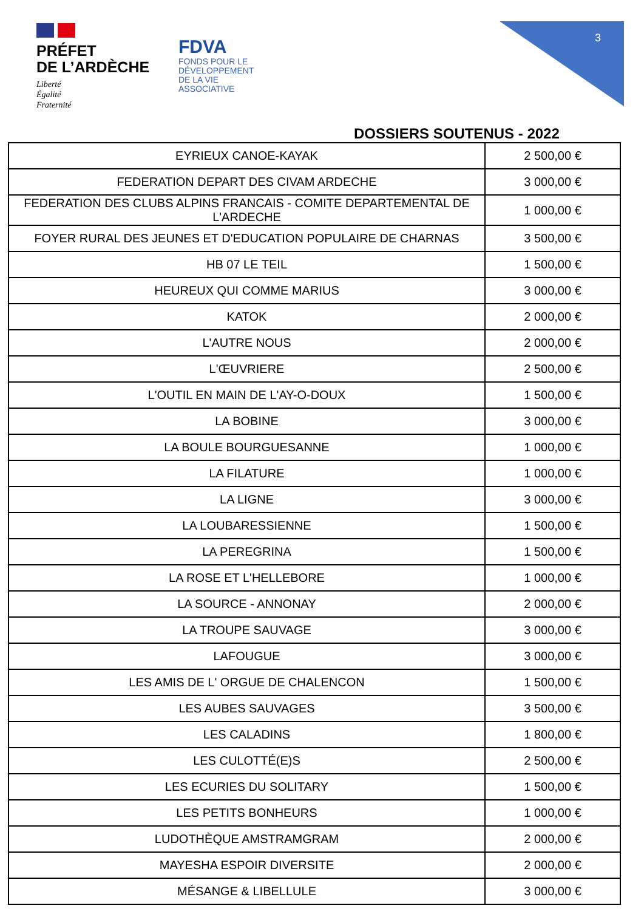PRÉFET
DE L’ARDÈCHE
Liberté
Égalité
Fraternité
FDVA
FONDS POUR LE
DÉVELOPPEMENT
DE LA VIE
ASSOCIATIVE
3
DOSSIERS SOUTENUS - 2022
| EYRIEUX CANOE-KAYAK | 2 500,00 € |
| FEDERATION DEPART DES CIVAM ARDECHE | 3 000,00 € |
| FEDERATION DES CLUBS ALPINS FRANCAIS - COMITE DEPARTEMENTAL DE L'ARDECHE | 1 000,00 € |
| FOYER RURAL DES JEUNES ET D'EDUCATION POPULAIRE DE CHARNAS | 3 500,00 € |
| HB 07 LE TEIL | 1 500,00 € |
| HEUREUX QUI COMME MARIUS | 3 000,00 € |
| KATOK | 2 000,00 € |
| L'AUTRE NOUS | 2 000,00 € |
| L'ŒUVRIERE | 2 500,00 € |
| L'OUTIL EN MAIN DE L'AY-O-DOUX | 1 500,00 € |
| LA BOBINE | 3 000,00 € |
| LA BOULE BOURGUESANNE | 1 000,00 € |
| LA FILATURE | 1 000,00 € |
| LA LIGNE | 3 000,00 € |
| LA LOUBARESSIENNE | 1 500,00 € |
| LA PEREGRINA | 1 500,00 € |
| LA ROSE ET L'HELLEBORE | 1 000,00 € |
| LA SOURCE - ANNONAY | 2 000,00 € |
| LA TROUPE SAUVAGE | 3 000,00 € |
| LAFOUGUE | 3 000,00 € |
| LES AMIS DE L' ORGUE DE CHALENCON | 1 500,00 € |
| LES AUBES SAUVAGES | 3 500,00 € |
| LES CALADINS | 1 800,00 € |
| LES CULOTTÉ(E)S | 2 500,00 € |
| LES ECURIES DU SOLITARY | 1 500,00 € |
| LES PETITS BONHEURS | 1 000,00 € |
| LUDOTHÈQUE AMSTRAMGRAM | 2 000,00 € |
| MAYESHA ESPOIR DIVERSITE | 2 000,00 € |
| MÉSANGE & LIBELLULE | 3 000,00 € |